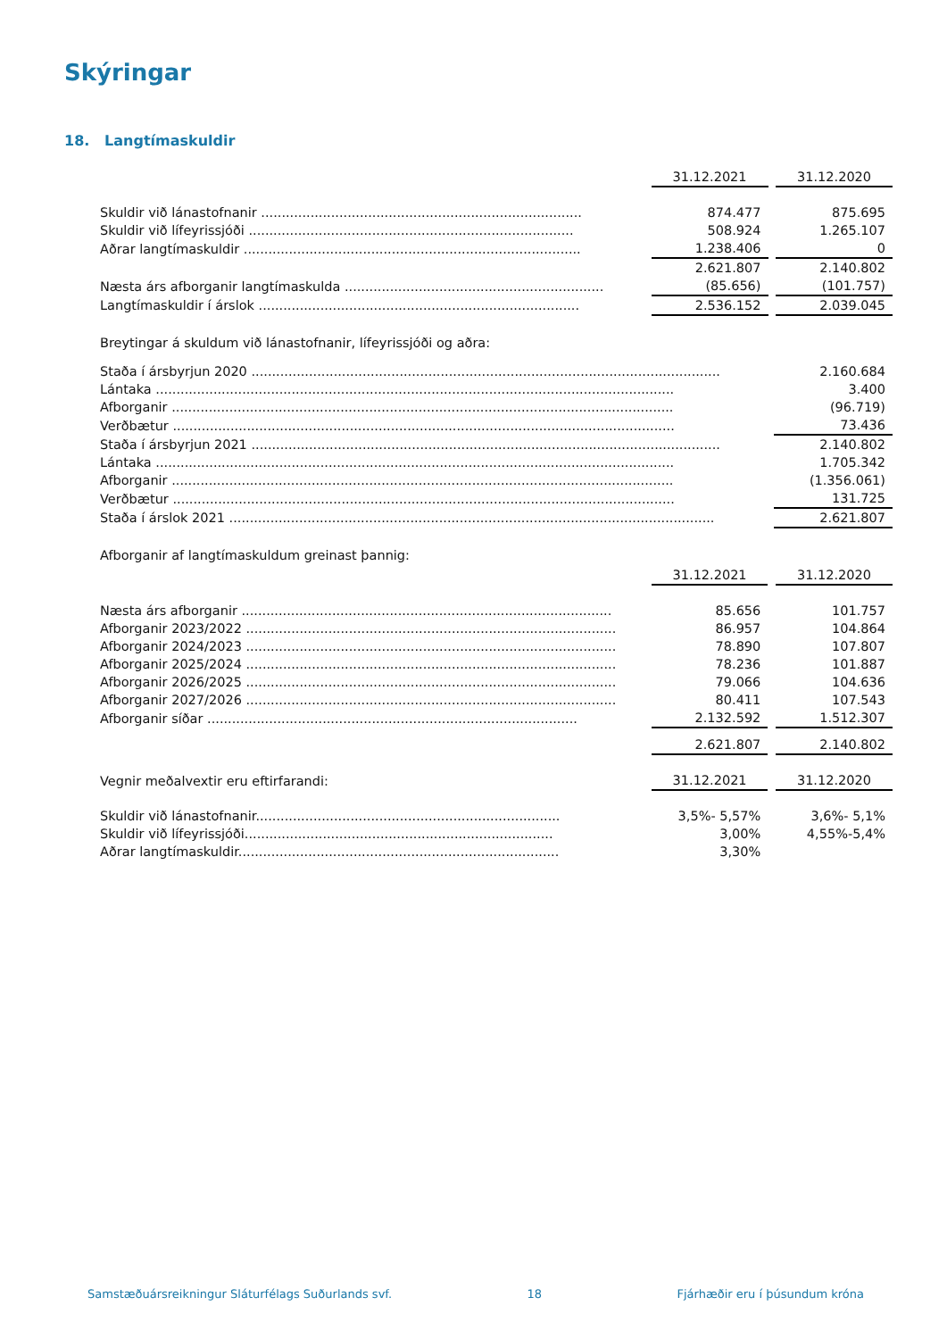Skýringar
18. Langtímaskuldir
| | 31.12.2021 | | 31.12.2020 |
| Skuldir við lánastofnanir .............................................................................. | 874.477 | | 875.695 |
| Skuldir við lífeyrissjóði ............................................................................... | 508.924 | | 1.265.107 |
| Aðrar langtímaskuldir .................................................................................. | 1.238.406 | | 0 |
| | 2.621.807 | | 2.140.802 |
| Næsta árs afborganir langtímaskulda ............................................................... | (85.656) | | (101.757) |
| Langtímaskuldir í árslok .............................................................................. | 2.536.152 | | 2.039.045 |
Breytingar á skuldum við lánastofnanir, lífeyrissjóði og aðra:
| Staða í ársbyrjun 2020 .................................................................................................................. | 2.160.684 |
| Lántaka .............................................................................................................................. | 3.400 |
| Afborganir .......................................................................................................................... | (96.719) |
| Verðbætur .......................................................................................................................... | 73.436 |
| Staða í ársbyrjun 2021 .................................................................................................................. | 2.140.802 |
| Lántaka .............................................................................................................................. | 1.705.342 |
| Afborganir .......................................................................................................................... | (1.356.061) |
| Verðbætur .......................................................................................................................... | 131.725 |
| Staða í árslok 2021 ...................................................................................................................... | 2.621.807 |
Afborganir af langtímaskuldum greinast þannig:
| | 31.12.2021 | | 31.12.2020 |
| Næsta árs afborganir .......................................................................................... | 85.656 | | 101.757 |
| Afborganir 2023/2022 .......................................................................................... | 86.957 | | 104.864 |
| Afborganir 2024/2023 .......................................................................................... | 78.890 | | 107.807 |
| Afborganir 2025/2024 .......................................................................................... | 78.236 | | 101.887 |
| Afborganir 2026/2025 .......................................................................................... | 79.066 | | 104.636 |
| Afborganir 2027/2026 .......................................................................................... | 80.411 | | 107.543 |
| Afborganir síðar .......................................................................................... | 2.132.592 | | 1.512.307 |
| | 2.621.807 | | 2.140.802 |
| Vegnir meðalvextir eru eftirfarandi: | 31.12.2021 | | 31.12.2020 |
| Skuldir við lánastofnanir.......................................................................... | 3,5%- 5,57% | | 3,6%- 5,1% |
| Skuldir við lífeyrissjóði........................................................................... | 3,00% | | 4,55%-5,4% |
| Aðrar langtímaskuldir.............................................................................. | 3,30% | | |
Samstæðuársreikningur Sláturfélags Suðurlands svf. 18 Fjárhæðir eru í þúsundum króna